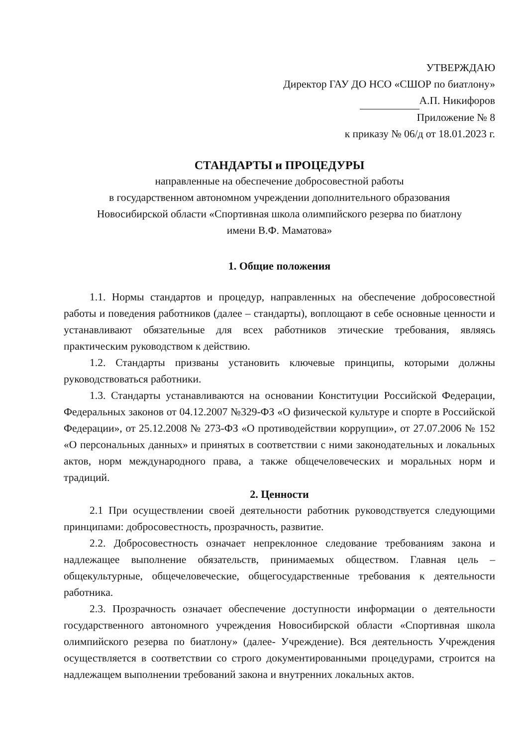УТВЕРЖДАЮ
Директор ГАУ ДО НСО «СШОР по биатлону»
А.П. Никифоров
Приложение № 8
к приказу № 06/д от 18.01.2023 г.
СТАНДАРТЫ и ПРОЦЕДУРЫ
направленные на обеспечение добросовестной работы
в государственном автономном учреждении дополнительного образования
Новосибирской области «Спортивная школа олимпийского резерва по биатлону
имени В.Ф. Маматова»
1. Общие положения
1.1. Нормы стандартов и процедур, направленных на обеспечение добросовестной работы и поведения работников (далее – стандарты), воплощают в себе основные ценности и устанавливают обязательные для всех работников этические требования, являясь практическим руководством к действию.
1.2. Стандарты призваны установить ключевые принципы, которыми должны руководствоваться работники.
1.3. Стандарты устанавливаются на основании Конституции Российской Федерации, Федеральных законов от 04.12.2007 №329-ФЗ «О физической культуре и спорте в Российской Федерации», от 25.12.2008 № 273-ФЗ «О противодействии коррупции», от 27.07.2006 № 152 «О персональных данных» и принятых в соответствии с ними законодательных и локальных актов, норм международного права, а также общечеловеческих и моральных норм и традиций.
2. Ценности
2.1 При осуществлении своей деятельности работник руководствуется следующими принципами: добросовестность, прозрачность, развитие.
2.2. Добросовестность означает непреклонное следование требованиям закона и надлежащее выполнение обязательств, принимаемых обществом. Главная цель – общекультурные, общечеловеческие, общегосударственные требования к деятельности работника.
2.3. Прозрачность означает обеспечение доступности информации о деятельности государственного автономного учреждения Новосибирской области «Спортивная школа олимпийского резерва по биатлону» (далее- Учреждение). Вся деятельность Учреждения осуществляется в соответствии со строго документированными процедурами, строится на надлежащем выполнении требований закона и внутренних локальных актов.